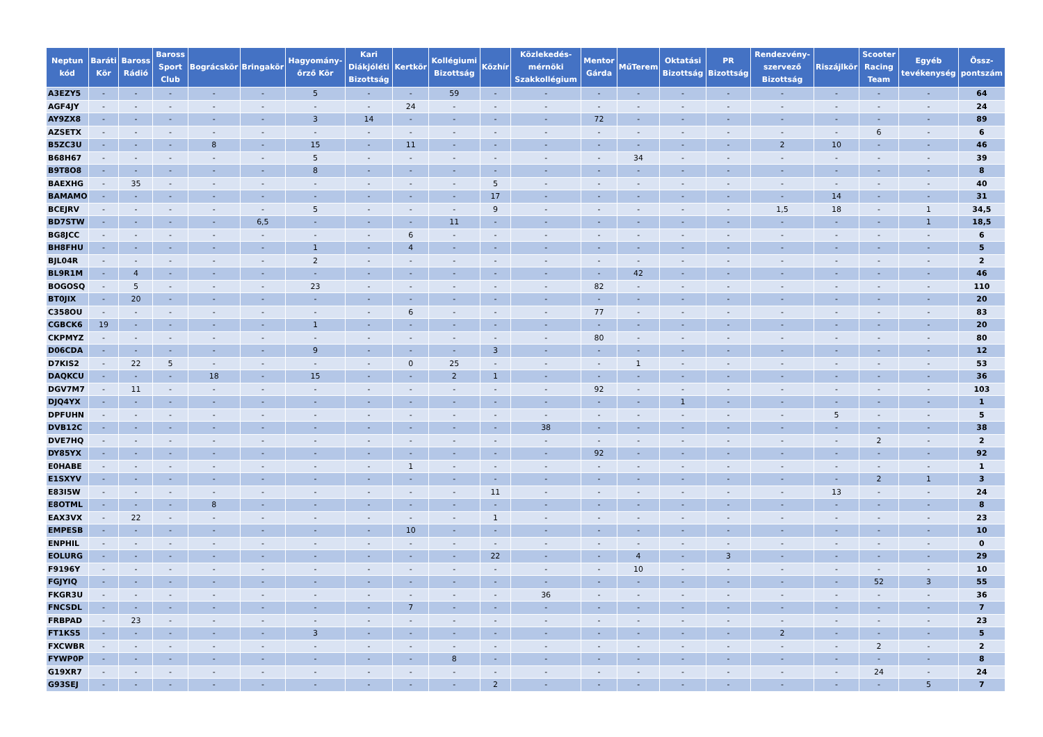| Neptun kód | Baráti Kör | Baross Rádió | Baross Sport Club | Bográcskör | Bringakör | Hagyomány-őrző Kör | Kari Diákjóléti Bizottság | Kertkör | Kollégiumi Bizottság | Közhír | Közlekedés-mérnöki Szakkollégium | Mentor Gárda | MűTerem | Oktatási Bizottság | PR Bizottság | Rendezvény-szervező Bizottság | Riszájlkör | Scooter Racing Team | Egyéb tevékenység | Össz-pontszám |
| --- | --- | --- | --- | --- | --- | --- | --- | --- | --- | --- | --- | --- | --- | --- | --- | --- | --- | --- | --- | --- |
| A3EZY5 | - | - | - | - | - | 5 | - | - | 59 | - | - | - | - | - | - | - | - | - | - | 64 |
| AGF4JY | - | - | - | - | - | - | - | 24 | - | - | - | - | - | - | - | - | - | - | - | 24 |
| AY9ZX8 | - | - | - | - | - | 3 | 14 | - | - | - | - | 72 | - | - | - | - | - | - | - | 89 |
| AZSETX | - | - | - | - | - | - | - | - | - | - | - | - | - | - | - | - | - | 6 | - | 6 |
| B5ZC3U | - | - | - | 8 | - | 15 | - | 11 | - | - | - | - | - | - | - | 2 | 10 | - | - | 46 |
| B68H67 | - | - | - | - | - | 5 | - | - | - | - | - | - | 34 | - | - | - | - | - | - | 39 |
| B9T8O8 | - | - | - | - | - | 8 | - | - | - | - | - | - | - | - | - | - | - | - | - | 8 |
| BAEXHG | - | 35 | - | - | - | - | - | - | - | 5 | - | - | - | - | - | - | - | - | - | 40 |
| BAMAMO | - | - | - | - | - | - | - | - | - | 17 | - | - | - | - | - | - | 14 | - | - | 31 |
| BCEJRV | - | - | - | - | - | 5 | - | - | - | 9 | - | - | - | - | - | 1,5 | 18 | - | 1 | 34,5 |
| BD7STW | - | - | - | - | 6,5 | - | - | - | 11 | - | - | - | - | - | - | - | - | - | 1 | 18,5 |
| BG8JCC | - | - | - | - | - | - | - | 6 | - | - | - | - | - | - | - | - | - | - | - | 6 |
| BH8FHU | - | - | - | - | - | 1 | - | 4 | - | - | - | - | - | - | - | - | - | - | - | 5 |
| BJL04R | - | - | - | - | - | 2 | - | - | - | - | - | - | - | - | - | - | - | - | - | 2 |
| BL9R1M | - | 4 | - | - | - | - | - | - | - | - | - | - | 42 | - | - | - | - | - | - | 46 |
| BOGOSQ | - | 5 | - | - | - | 23 | - | - | - | - | - | 82 | - | - | - | - | - | - | - | 110 |
| BT0JIX | - | 20 | - | - | - | - | - | - | - | - | - | - | - | - | - | - | - | - | - | 20 |
| C358OU | - | - | - | - | - | - | - | 6 | - | - | - | 77 | - | - | - | - | - | - | - | 83 |
| CGBCK6 | 19 | - | - | - | - | 1 | - | - | - | - | - | - | - | - | - | - | - | - | - | 20 |
| CKPMYZ | - | - | - | - | - | - | - | - | - | - | - | 80 | - | - | - | - | - | - | - | 80 |
| D06CDA | - | - | - | - | - | 9 | - | - | - | 3 | - | - | - | - | - | - | - | - | - | 12 |
| D7KIS2 | - | 22 | 5 | - | - | - | - | 0 | 25 | - | - | - | 1 | - | - | - | - | - | - | 53 |
| DAQKCU | - | - | - | 18 | - | 15 | - | - | 2 | 1 | - | - | - | - | - | - | - | - | - | 36 |
| DGV7M7 | - | 11 | - | - | - | - | - | - | - | - | - | 92 | - | - | - | - | - | - | - | 103 |
| DJQ4YX | - | - | - | - | - | - | - | - | - | - | - | - | - | 1 | - | - | - | - | - | 1 |
| DPFUHN | - | - | - | - | - | - | - | - | - | - | - | - | - | - | - | - | 5 | - | - | 5 |
| DVB12C | - | - | - | - | - | - | - | - | - | - | 38 | - | - | - | - | - | - | - | - | 38 |
| DVE7HQ | - | - | - | - | - | - | - | - | - | - | - | - | - | - | - | - | - | 2 | - | 2 |
| DY85YX | - | - | - | - | - | - | - | - | - | - | - | 92 | - | - | - | - | - | - | - | 92 |
| E0HABE | - | - | - | - | - | - | - | 1 | - | - | - | - | - | - | - | - | - | - | - | 1 |
| E1SXYV | - | - | - | - | - | - | - | - | - | - | - | - | - | - | - | - | - | 2 | 1 | 3 |
| E83I5W | - | - | - | - | - | - | - | - | - | 11 | - | - | - | - | - | - | 13 | - | - | 24 |
| E8OTML | - | - | - | 8 | - | - | - | - | - | - | - | - | - | - | - | - | - | - | - | 8 |
| EAX3VX | - | 22 | - | - | - | - | - | - | - | 1 | - | - | - | - | - | - | - | - | - | 23 |
| EMPESB | - | - | - | - | - | - | - | 10 | - | - | - | - | - | - | - | - | - | - | - | 10 |
| ENPHIL | - | - | - | - | - | - | - | - | - | - | - | - | - | - | - | - | - | - | - | 0 |
| EOLURG | - | - | - | - | - | - | - | - | - | 22 | - | - | 4 | - | 3 | - | - | - | - | 29 |
| F9196Y | - | - | - | - | - | - | - | - | - | - | - | - | 10 | - | - | - | - | - | - | 10 |
| FGJYIQ | - | - | - | - | - | - | - | - | - | - | - | - | - | - | - | - | - | 52 | 3 | 55 |
| FKGR3U | - | - | - | - | - | - | - | - | - | - | 36 | - | - | - | - | - | - | - | - | 36 |
| FNCSDL | - | - | - | - | - | - | - | 7 | - | - | - | - | - | - | - | - | - | - | - | 7 |
| FRBPAD | - | 23 | - | - | - | - | - | - | - | - | - | - | - | - | - | - | - | - | - | 23 |
| FT1KS5 | - | - | - | - | - | 3 | - | - | - | - | - | - | - | - | - | 2 | - | - | - | 5 |
| FXCWBR | - | - | - | - | - | - | - | - | - | - | - | - | - | - | - | - | - | 2 | - | 2 |
| FYWP0P | - | - | - | - | - | - | - | - | 8 | - | - | - | - | - | - | - | - | - | - | 8 |
| G19XR7 | - | - | - | - | - | - | - | - | - | - | - | - | - | - | - | - | - | 24 | - | 24 |
| G93SEJ | - | - | - | - | - | - | - | - | - | 2 | - | - | - | - | - | - | - | - | 5 | 7 |